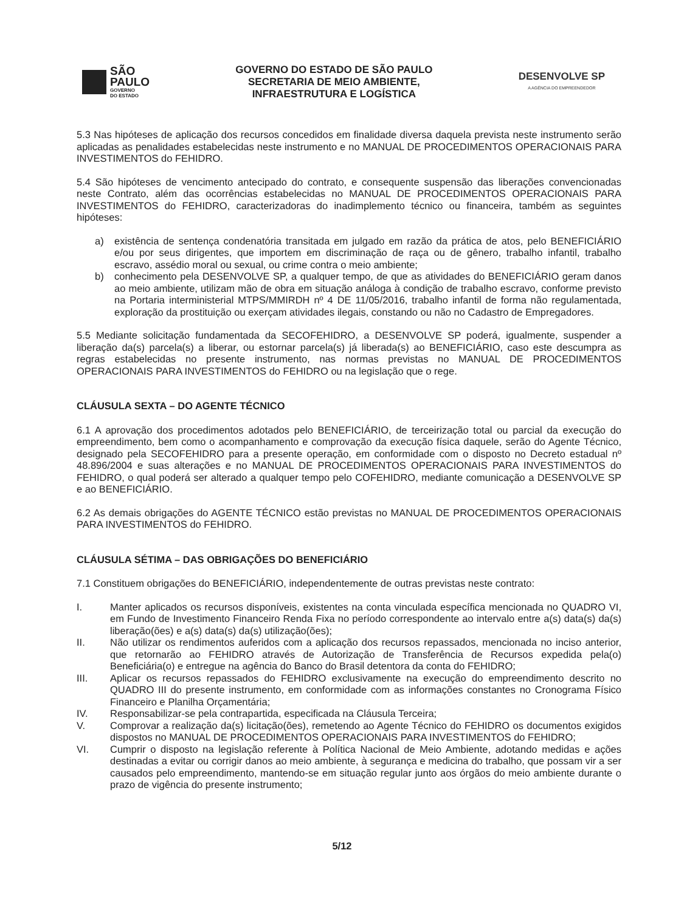SÃO
PAULO
GOVERNO
DO ESTADO
GOVERNO DO ESTADO DE SÃO PAULO
SECRETARIA DE MEIO AMBIENTE,
INFRAESTRUTURA E LOGÍSTICA
DESENVOLVE SP
A AGÊNCIA DO EMPREENDEDOR
5.3 Nas hipóteses de aplicação dos recursos concedidos em finalidade diversa daquela prevista neste instrumento serão aplicadas as penalidades estabelecidas neste instrumento e no MANUAL DE PROCEDIMENTOS OPERACIONAIS PARA INVESTIMENTOS do FEHIDRO.
5.4 São hipóteses de vencimento antecipado do contrato, e consequente suspensão das liberações convencionadas neste Contrato, além das ocorrências estabelecidas no MANUAL DE PROCEDIMENTOS OPERACIONAIS PARA INVESTIMENTOS do FEHIDRO, caracterizadoras do inadimplemento técnico ou financeira, também as seguintes hipóteses:
a) existência de sentença condenatória transitada em julgado em razão da prática de atos, pelo BENEFICIÁRIO e/ou por seus dirigentes, que importem em discriminação de raça ou de gênero, trabalho infantil, trabalho escravo, assédio moral ou sexual, ou crime contra o meio ambiente;
b) conhecimento pela DESENVOLVE SP, a qualquer tempo, de que as atividades do BENEFICIÁRIO geram danos ao meio ambiente, utilizam mão de obra em situação análoga à condição de trabalho escravo, conforme previsto na Portaria interministerial MTPS/MMIRDH nº 4 DE 11/05/2016, trabalho infantil de forma não regulamentada, exploração da prostituição ou exerçam atividades ilegais, constando ou não no Cadastro de Empregadores.
5.5 Mediante solicitação fundamentada da SECOFEHIDRO, a DESENVOLVE SP poderá, igualmente, suspender a liberação da(s) parcela(s) a liberar, ou estornar parcela(s) já liberada(s) ao BENEFICIÁRIO, caso este descumpra as regras estabelecidas no presente instrumento, nas normas previstas no MANUAL DE PROCEDIMENTOS OPERACIONAIS PARA INVESTIMENTOS do FEHIDRO ou na legislação que o rege.
CLÁUSULA SEXTA – DO AGENTE TÉCNICO
6.1 A aprovação dos procedimentos adotados pelo BENEFICIÁRIO, de terceirização total ou parcial da execução do empreendimento, bem como o acompanhamento e comprovação da execução física daquele, serão do Agente Técnico, designado pela SECOFEHIDRO para a presente operação, em conformidade com o disposto no Decreto estadual nº 48.896/2004 e suas alterações e no MANUAL DE PROCEDIMENTOS OPERACIONAIS PARA INVESTIMENTOS do FEHIDRO, o qual poderá ser alterado a qualquer tempo pelo COFEHIDRO, mediante comunicação a DESENVOLVE SP e ao BENEFICIÁRIO.
6.2 As demais obrigações do AGENTE TÉCNICO estão previstas no MANUAL DE PROCEDIMENTOS OPERACIONAIS PARA INVESTIMENTOS do FEHIDRO.
CLÁUSULA SÉTIMA – DAS OBRIGAÇÕES DO BENEFICIÁRIO
7.1 Constituem obrigações do BENEFICIÁRIO, independentemente de outras previstas neste contrato:
I. Manter aplicados os recursos disponíveis, existentes na conta vinculada específica mencionada no QUADRO VI, em Fundo de Investimento Financeiro Renda Fixa no período correspondente ao intervalo entre a(s) data(s) da(s) liberação(ões) e a(s) data(s) da(s) utilização(ões);
II. Não utilizar os rendimentos auferidos com a aplicação dos recursos repassados, mencionada no inciso anterior, que retornarão ao FEHIDRO através de Autorização de Transferência de Recursos expedida pela(o) Beneficiária(o) e entregue na agência do Banco do Brasil detentora da conta do FEHIDRO;
III. Aplicar os recursos repassados do FEHIDRO exclusivamente na execução do empreendimento descrito no QUADRO III do presente instrumento, em conformidade com as informações constantes no Cronograma Físico Financeiro e Planilha Orçamentária;
IV. Responsabilizar-se pela contrapartida, especificada na Cláusula Terceira;
V. Comprovar a realização da(s) licitação(ões), remetendo ao Agente Técnico do FEHIDRO os documentos exigidos dispostos no MANUAL DE PROCEDIMENTOS OPERACIONAIS PARA INVESTIMENTOS do FEHIDRO;
VI. Cumprir o disposto na legislação referente à Política Nacional de Meio Ambiente, adotando medidas e ações destinadas a evitar ou corrigir danos ao meio ambiente, à segurança e medicina do trabalho, que possam vir a ser causados pelo empreendimento, mantendo-se em situação regular junto aos órgãos do meio ambiente durante o prazo de vigência do presente instrumento;
5/12